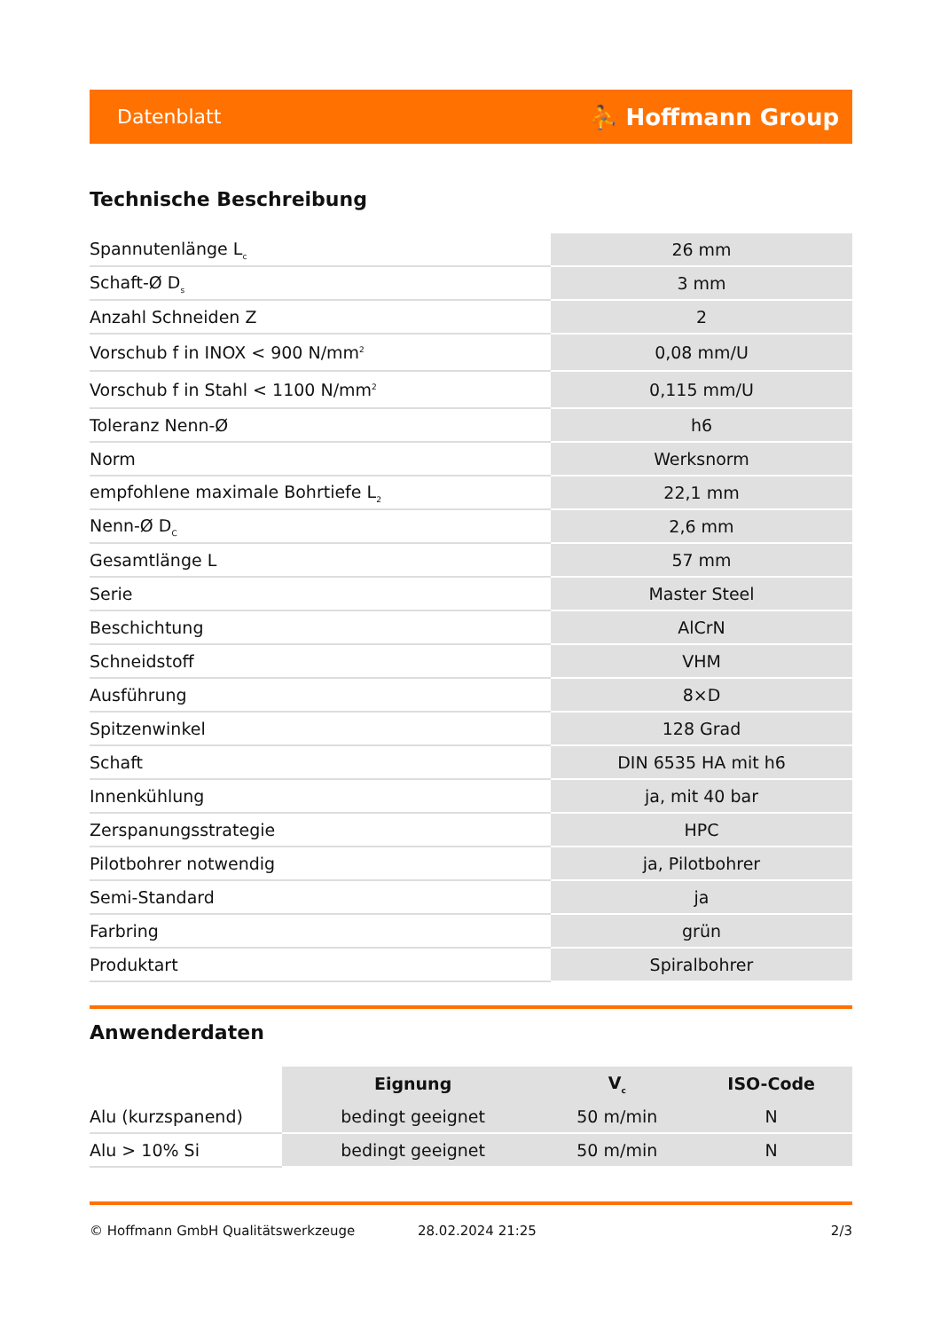Datenblatt ⛹ Hoffmann Group
Technische Beschreibung
| Spannutenlänge L<sub>c</sub> | 26 mm |
| Schaft-Ø D<sub>s</sub> | 3 mm |
| Anzahl Schneiden Z | 2 |
| Vorschub f in INOX < 900 N/mm<sup>2</sup> | 0,08 mm/U |
| Vorschub f in Stahl < 1100 N/mm<sup>2</sup> | 0,115 mm/U |
| Toleranz Nenn-Ø | h6 |
| Norm | Werksnorm |
| empfohlene maximale Bohrtiefe L<sub>2</sub> | 22,1 mm |
| Nenn-Ø D<sub>C</sub> | 2,6 mm |
| Gesamtlänge L | 57 mm |
| Serie | Master Steel |
| Beschichtung | AlCrN |
| Schneidstoff | VHM |
| Ausführung | 8×D |
| Spitzenwinkel | 128 Grad |
| Schaft | DIN 6535 HA mit h6 |
| Innenkühlung | ja, mit 40 bar |
| Zerspanungsstrategie | HPC |
| Pilotbohrer notwendig | ja, Pilotbohrer |
| Semi-Standard | ja |
| Farbring | grün |
| Produktart | Spiralbohrer |
Anwenderdaten
| | Eignung | V<sub>c</sub> | ISO-Code |
| --- | --- | --- | --- |
| Alu (kurzspanend) | bedingt geeignet | 50 m/min | N |
| Alu > 10% Si | bedingt geeignet | 50 m/min | N |
© Hoffmann GmbH Qualitätswerkzeuge 28.02.2024 21:25 2/3